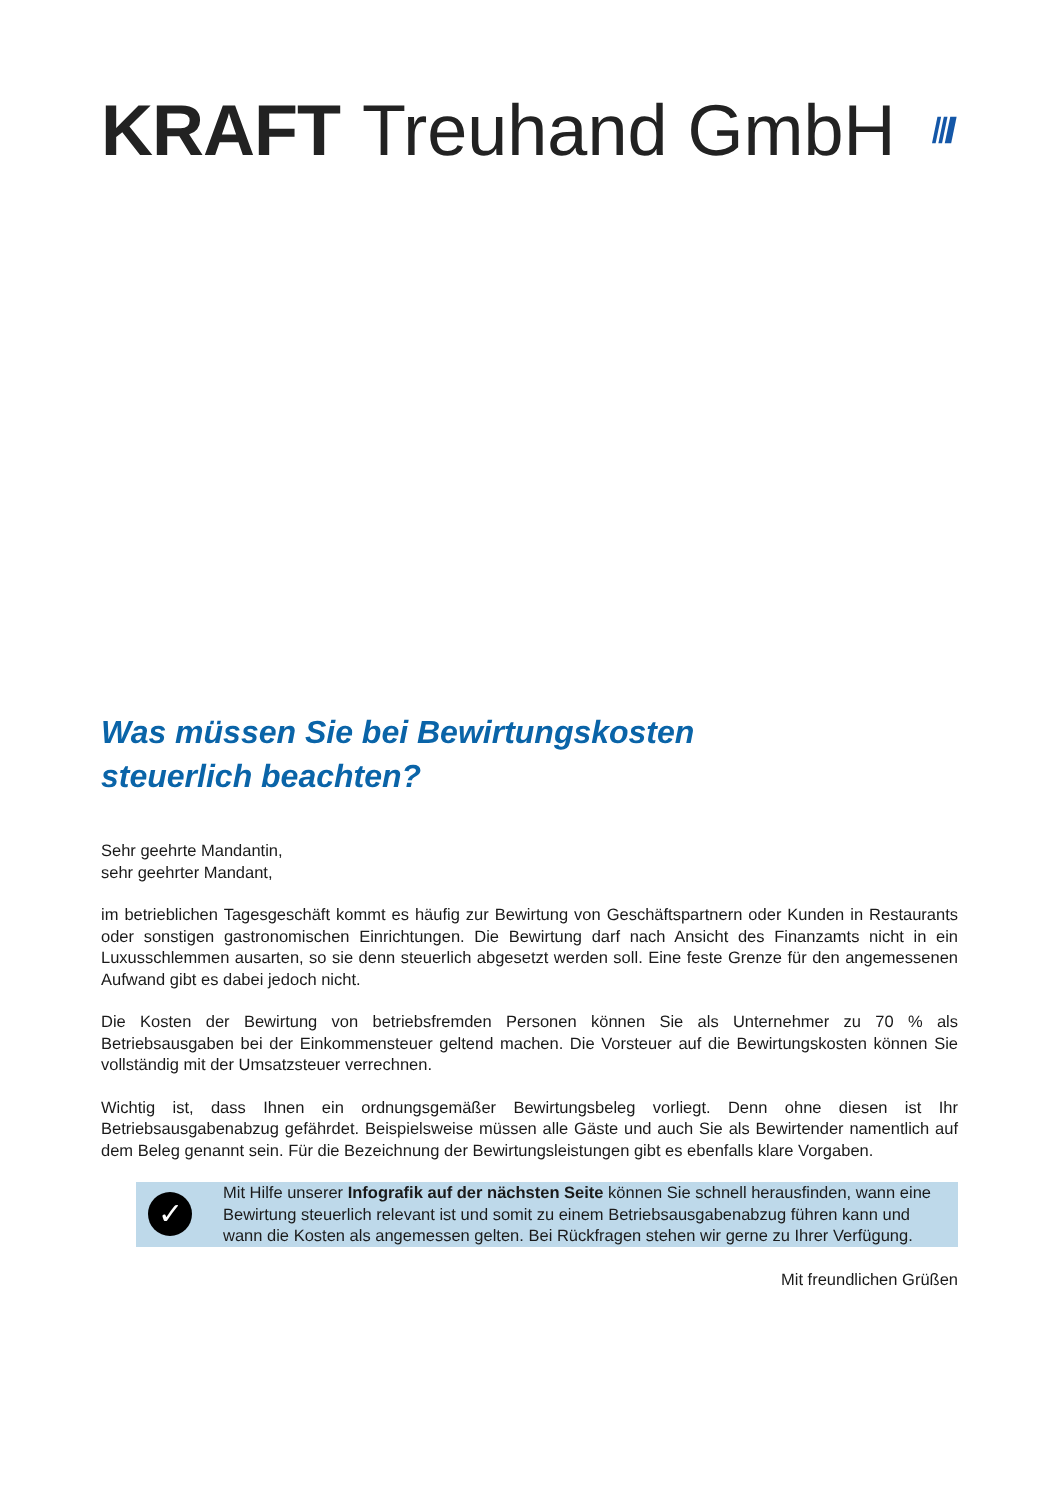KRAFT Treuhand GmbH
Was müssen Sie bei Bewirtungskosten
steuerlich beachten?
Sehr geehrte Mandantin,
sehr geehrter Mandant,
im betrieblichen Tagesgeschäft kommt es häufig zur Bewirtung von Geschäftspartnern oder Kunden in Restaurants oder sonstigen gastronomischen Einrichtungen. Die Bewirtung darf nach Ansicht des Finanzamts nicht in ein Luxusschlemmen ausarten, so sie denn steuerlich abgesetzt werden soll. Eine feste Grenze für den angemessenen Aufwand gibt es dabei jedoch nicht.
Die Kosten der Bewirtung von betriebsfremden Personen können Sie als Unternehmer zu 70 % als Betriebsausgaben bei der Einkommensteuer geltend machen. Die Vorsteuer auf die Bewirtungskosten können Sie vollständig mit der Umsatzsteuer verrechnen.
Wichtig ist, dass Ihnen ein ordnungsgemäßer Bewirtungsbeleg vorliegt. Denn ohne diesen ist Ihr Betriebsausgabenabzug gefährdet. Beispielsweise müssen alle Gäste und auch Sie als Bewirtender namentlich auf dem Beleg genannt sein. Für die Bezeichnung der Bewirtungsleistungen gibt es ebenfalls klare Vorgaben.
✓
Mit Hilfe unserer Infografik auf der nächsten Seite können Sie schnell herausfinden, wann eine Bewirtung steuerlich relevant ist und somit zu einem Betriebsausgabenabzug führen kann und wann die Kosten als angemessen gelten. Bei Rückfragen stehen wir gerne zu Ihrer Verfügung.
Mit freundlichen Grüßen